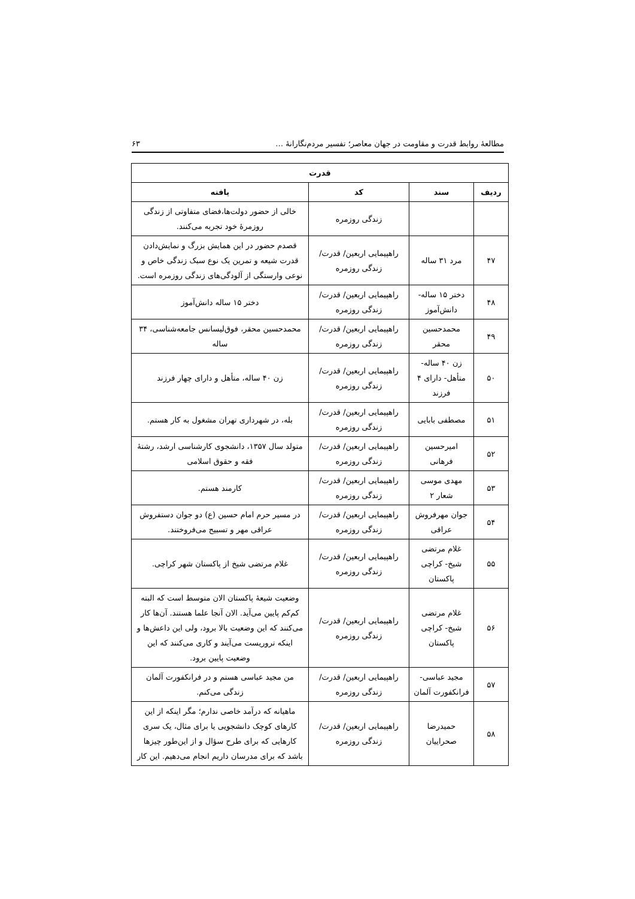مطالعهٔ روابط قدرت و مقاومت در جهان معاصر؛ تفسیر مردم‌نگارانهٔ … ۶۳
| قدرت | | | |
| --- | --- | --- | --- |
| ردیف | سند | کد | یافته |
| | | زندگی روزمره | خالی از حضور دولت‌ها،فضای متفاوتی از زندگی روزمرهٔ خود تجربه می‌کنند. |
| ۴۷ | مرد ۳۱ ساله | راهپیمایی اربعین/ قدرت/ زندگی روزمره | قصدم حضور در این همایش بزرگ و نمایش‌دادن قدرت شیعه و تمرین یک نوع سبک زندگی خاص و نوعی وارستگی از آلودگی‌های زندگی روزمره است. |
| ۴۸ | دختر ۱۵ ساله- دانش‌آموز | راهپیمایی اربعین/ قدرت/ زندگی روزمره | دختر ۱۵ ساله دانش‌آموز |
| ۴۹ | محمدحسین محقر | راهپیمایی اربعین/ قدرت/ زندگی روزمره | محمدحسین محقر، فوق‌لیسانس جامعه‌شناسی، ۳۴ ساله |
| ۵۰ | زن ۴۰ ساله- متأهل- دارای ۴ فرزند | راهپیمایی اربعین/ قدرت/ زندگی روزمره | زن ۴۰ ساله، متأهل و دارای چهار فرزند |
| ۵۱ | مصطفی بابایی | راهپیمایی اربعین/ قدرت/ زندگی روزمره | بله، در شهرداری تهران مشغول به کار هستم. |
| ۵۲ | امیرحسین فرهانی | راهپیمایی اربعین/ قدرت/ زندگی روزمره | متولد سال ۱۳۵۷، دانشجوی کارشناسی ارشد، رشتهٔ فقه و حقوق اسلامی |
| ۵۳ | مهدی موسی شعار ۲ | راهپیمایی اربعین/ قدرت/ زندگی روزمره | کارمند هستم. |
| ۵۴ | جوان مهرفروش عراقی | راهپیمایی اربعین/ قدرت/ زندگی روزمره | در مسیر حرم امام حسین (ع) دو جوان دستفروش عراقی مهر و تسبیح می‌فروختند. |
| ۵۵ | غلام مرتضی شیخ- کراچی پاکستان | راهپیمایی اربعین/ قدرت/ زندگی روزمره | غلام مرتضی شیخ از پاکستان شهر کراچی. |
| ۵۶ | غلام مرتضی شیخ- کراچی پاکستان | راهپیمایی اربعین/ قدرت/ زندگی روزمره | وضعیت شیعهٔ پاکستان الان متوسط است که البته کم‌کم پایین می‌آید. الان آنجا علما هستند. آن‌ها کار می‌کنند که این وضعیت بالا برود، ولی این داعش‌ها و اینکه تروریست می‌آیند و کاری می‌کنند که این وضعیت پایین برود. |
| ۵۷ | مجید عباسی- فرانکفورت آلمان | راهپیمایی اربعین/ قدرت/ زندگی روزمره | من مجید عباسی هستم و در فرانکفورت آلمان زندگی می‌کنم. |
| ۵۸ | حمیدرضا صحراییان | راهپیمایی اربعین/ قدرت/ زندگی روزمره | ماهیانه که درآمد خاصی ندارم؛ مگر اینکه از این کارهای کوچک دانشجویی یا برای مثال، یک سری کارهایی که برای طرح سؤال و از این‌طور چیزها باشد که برای مدرسان داریم انجام می‌دهیم. این کار |